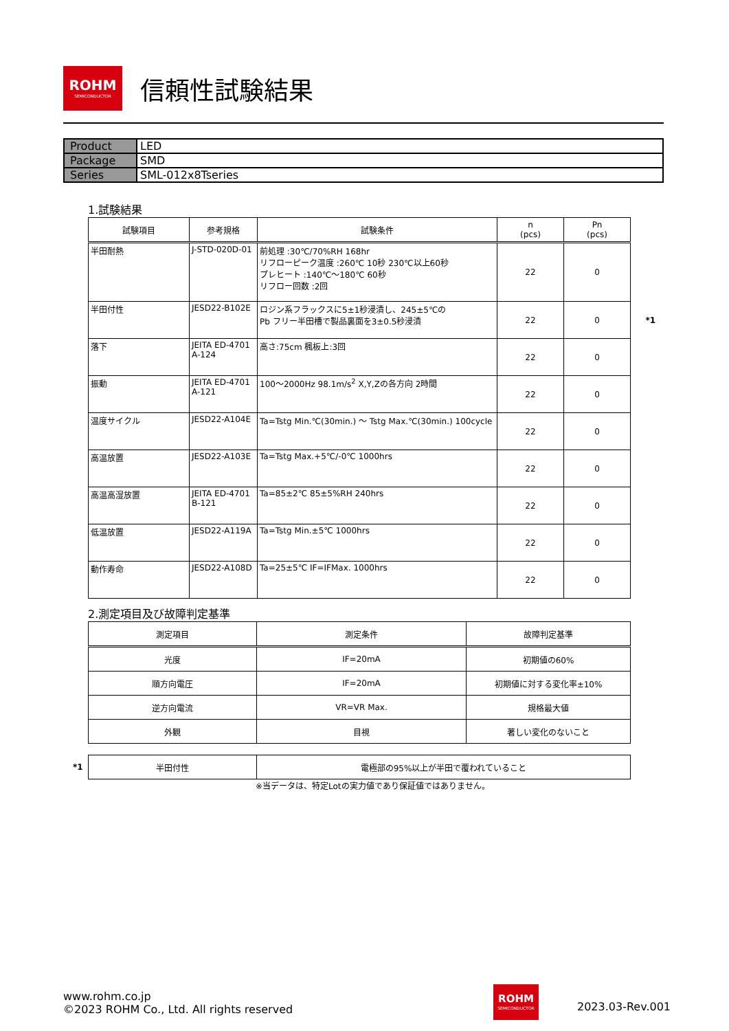ROHM
SEMICONDUCTOR
信頼性試験結果
| Product | LED |
| Package | SMD |
| Series | SML-012x8Tseries |
1.試験結果
| 試験項目 | 参考規格 | 試験条件 | n (pcs) | Pn (pcs) |
| --- | --- | --- | --- | --- |
| 半田耐熱 | J-STD-020D-01 | 前処理 :30℃/70%RH 168hr リフローピーク温度 :260℃ 10秒 230℃以上60秒 プレヒート :140℃～180℃ 60秒 リフロー回数 :2回 | 22 | 0 |
| 半田付性 | JESD22-B102E | ロジン系フラックスに5±1秒浸漬し、245±5℃の Pb フリー半田槽で製品裏面を3±0.5秒浸漬 | 22 | 0 *1 |
| 落下 | JEITA ED-4701 A-124 | 高さ:75cm 楓板上:3回 | 22 | 0 |
| 振動 | JEITA ED-4701 A-121 | 100～2000Hz 98.1m/s<sup>2</sup> X,Y,Zの各方向 2時間 | 22 | 0 |
| 温度サイクル | JESD22-A104E | Ta=Tstg Min.℃(30min.) ～ Tstg Max.℃(30min.) 100cycle | 22 | 0 |
| 高温放置 | JESD22-A103E | Ta=Tstg Max.+5℃/-0℃ 1000hrs | 22 | 0 |
| 高温高湿放置 | JEITA ED-4701 B-121 | Ta=85±2℃ 85±5%RH 240hrs | 22 | 0 |
| 低温放置 | JESD22-A119A | Ta=Tstg Min.±5℃ 1000hrs | 22 | 0 |
| 動作寿命 | JESD22-A108D | Ta=25±5℃ IF=IFMax. 1000hrs | 22 | 0 |
2.測定項目及び故障判定基準
| 測定項目 | 測定条件 | 故障判定基準 |
| --- | --- | --- |
| 光度 | IF=20mA | 初期値の60% |
| 順方向電圧 | IF=20mA | 初期値に対する変化率±10% |
| 逆方向電流 | VR=VR Max. | 規格最大値 |
| 外観 | 目視 | 著しい変化のないこと |
*1
| 半田付性 | 電極部の95%以上が半田で覆われていること |
※当データは、特定Lotの実力値であり保証値ではありません。
www.rohm.co.jp
©2023 ROHM Co., Ltd. All rights reserved
ROHM
SEMICONDUCTOR
2023.03-Rev.001